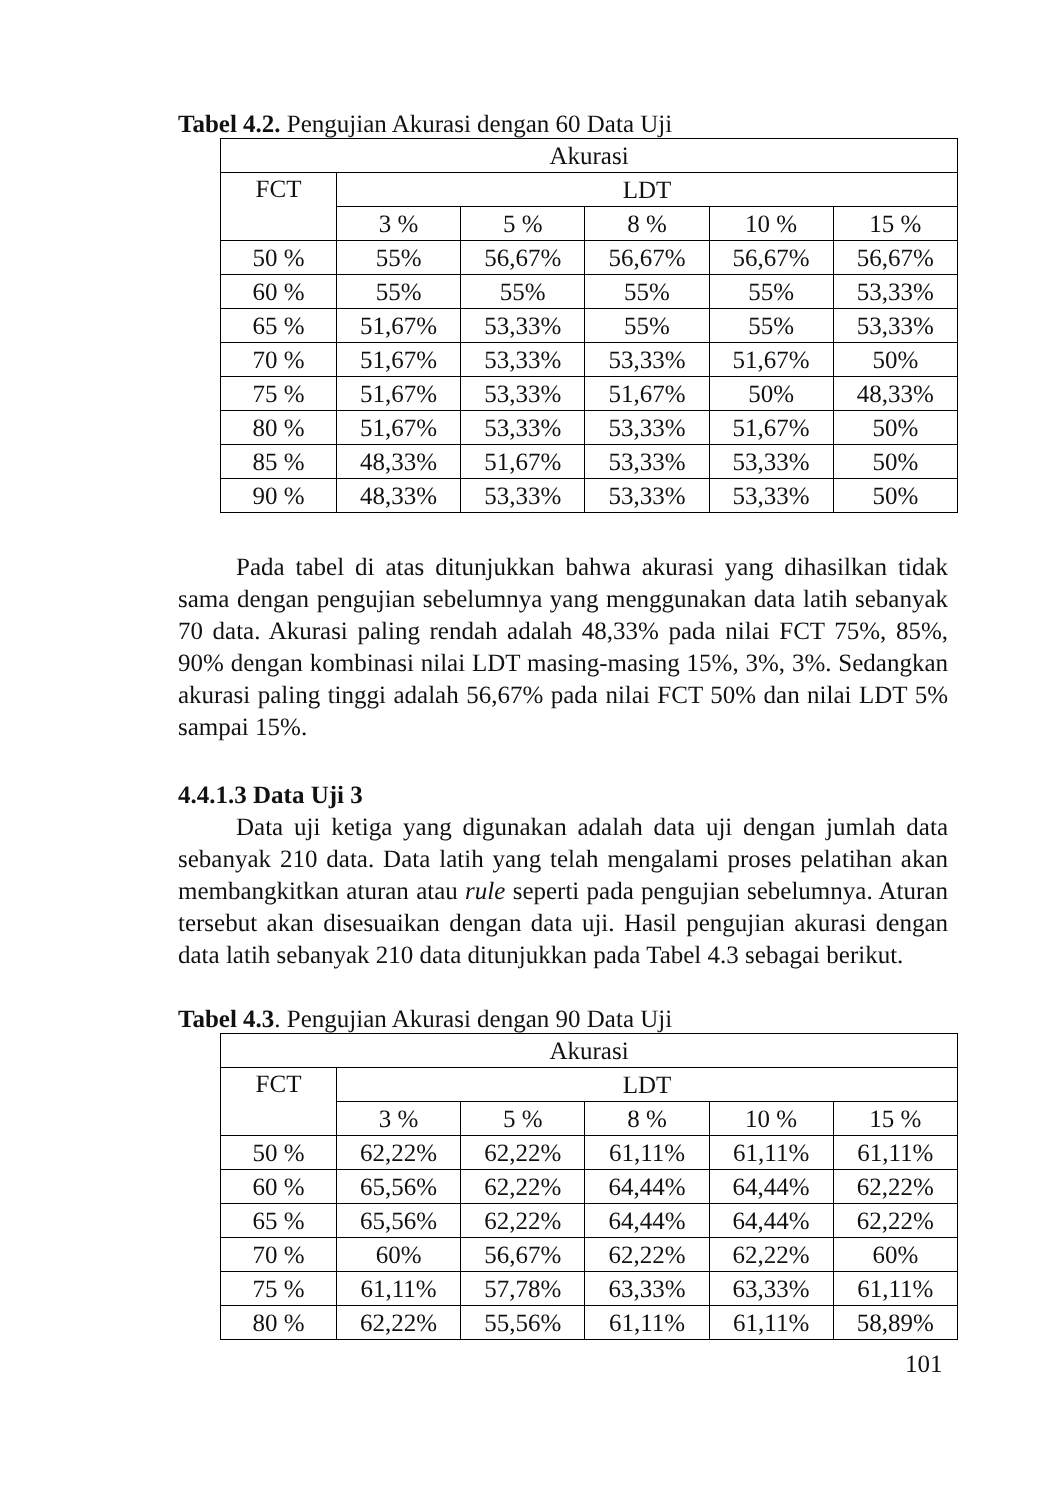Tabel 4.2. Pengujian Akurasi dengan 60 Data Uji
| Akurasi | | | | | |
| FCT | LDT | | | | |
| | 3 % | 5 % | 8 % | 10 % | 15 % |
| 50 % | 55% | 56,67% | 56,67% | 56,67% | 56,67% |
| 60 % | 55% | 55% | 55% | 55% | 53,33% |
| 65 % | 51,67% | 53,33% | 55% | 55% | 53,33% |
| 70 % | 51,67% | 53,33% | 53,33% | 51,67% | 50% |
| 75 % | 51,67% | 53,33% | 51,67% | 50% | 48,33% |
| 80 % | 51,67% | 53,33% | 53,33% | 51,67% | 50% |
| 85 % | 48,33% | 51,67% | 53,33% | 53,33% | 50% |
| 90 % | 48,33% | 53,33% | 53,33% | 53,33% | 50% |
Pada tabel di atas ditunjukkan bahwa akurasi yang dihasilkan tidak sama dengan pengujian sebelumnya yang menggunakan data latih sebanyak 70 data. Akurasi paling rendah adalah 48,33% pada nilai FCT 75%, 85%, 90% dengan kombinasi nilai LDT masing-masing 15%, 3%, 3%. Sedangkan akurasi paling tinggi adalah 56,67% pada nilai FCT 50% dan nilai LDT 5% sampai 15%.
4.4.1.3 Data Uji 3
Data uji ketiga yang digunakan adalah data uji dengan jumlah data sebanyak 210 data. Data latih yang telah mengalami proses pelatihan akan membangkitkan aturan atau rule seperti pada pengujian sebelumnya. Aturan tersebut akan disesuaikan dengan data uji. Hasil pengujian akurasi dengan data latih sebanyak 210 data ditunjukkan pada Tabel 4.3 sebagai berikut.
Tabel 4.3. Pengujian Akurasi dengan 90 Data Uji
| Akurasi | | | | | |
| FCT | LDT | | | | |
| | 3 % | 5 % | 8 % | 10 % | 15 % |
| 50 % | 62,22% | 62,22% | 61,11% | 61,11% | 61,11% |
| 60 % | 65,56% | 62,22% | 64,44% | 64,44% | 62,22% |
| 65 % | 65,56% | 62,22% | 64,44% | 64,44% | 62,22% |
| 70 % | 60% | 56,67% | 62,22% | 62,22% | 60% |
| 75 % | 61,11% | 57,78% | 63,33% | 63,33% | 61,11% |
| 80 % | 62,22% | 55,56% | 61,11% | 61,11% | 58,89% |
101